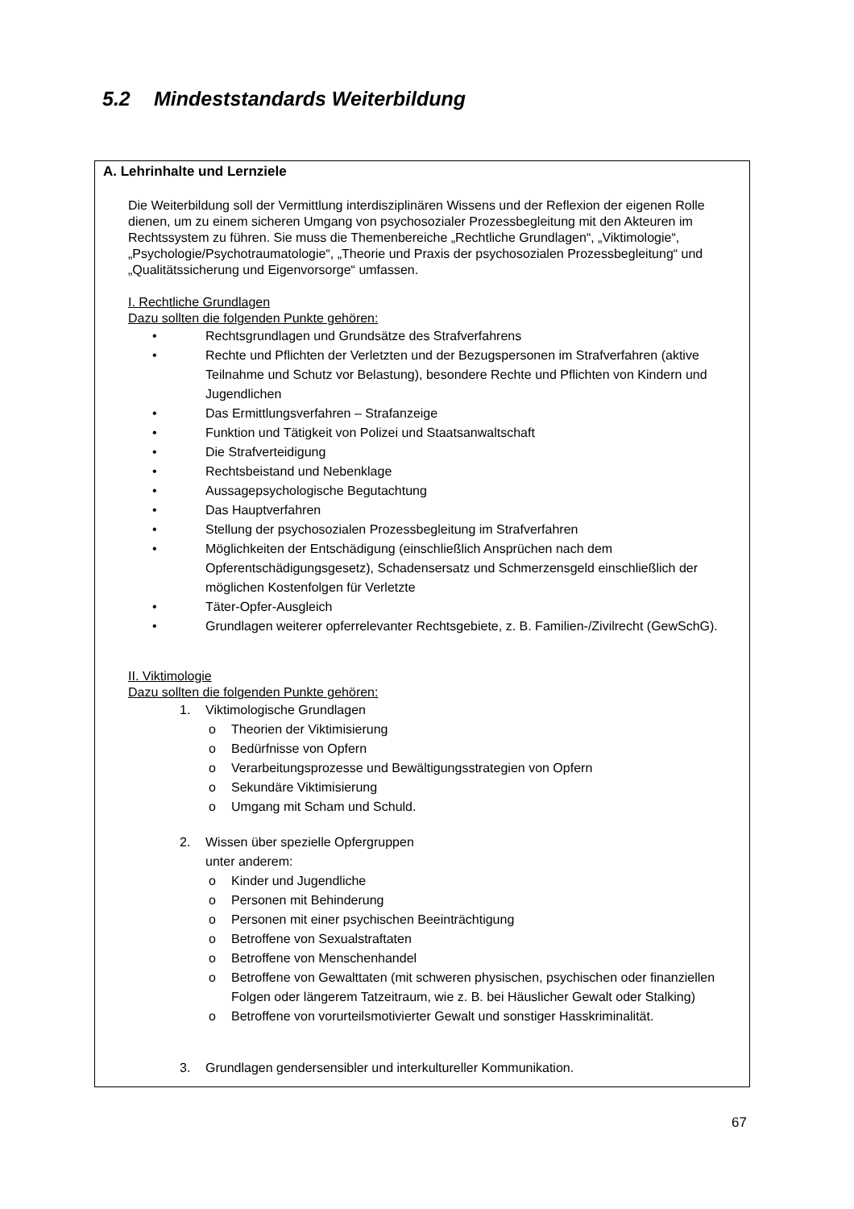5.2 Mindeststandards Weiterbildung
A. Lehrinhalte und Lernziele
Die Weiterbildung soll der Vermittlung interdisziplinären Wissens und der Reflexion der eigenen Rolle dienen, um zu einem sicheren Umgang von psychosozialer Prozessbegleitung mit den Akteuren im Rechtssystem zu führen. Sie muss die Themenbereiche „Rechtliche Grundlagen“, „Viktimologie“, „Psychologie/Psychotraumatologie“, „Theorie und Praxis der psychosozialen Prozessbegleitung“ und „Qualitätssicherung und Eigenvorsorge“ umfassen.
I. Rechtliche Grundlagen
Dazu sollten die folgenden Punkte gehören:
• Rechtsgrundlagen und Grundsätze des Strafverfahrens
• Rechte und Pflichten der Verletzten und der Bezugspersonen im Strafverfahren (aktive Teilnahme und Schutz vor Belastung), besondere Rechte und Pflichten von Kindern und Jugendlichen
• Das Ermittlungsverfahren – Strafanzeige
• Funktion und Tätigkeit von Polizei und Staatsanwaltschaft
• Die Strafverteidigung
• Rechtsbeistand und Nebenklage
• Aussagepsychologische Begutachtung
• Das Hauptverfahren
• Stellung der psychosozialen Prozessbegleitung im Strafverfahren
• Möglichkeiten der Entschädigung (einschließlich Ansprüchen nach dem Opferentschädigungsgesetz), Schadensersatz und Schmerzensgeld einschließlich der möglichen Kostenfolgen für Verletzte
• Täter-Opfer-Ausgleich
• Grundlagen weiterer opferrelevanter Rechtsgebiete, z. B. Familien-/Zivilrecht (GewSchG).
II. Viktimologie
Dazu sollten die folgenden Punkte gehören:
1. Viktimologische Grundlagen
o Theorien der Viktimisierung
o Bedürfnisse von Opfern
o Verarbeitungsprozesse und Bewältigungsstrategien von Opfern
o Sekundäre Viktimisierung
o Umgang mit Scham und Schuld.
2. Wissen über spezielle Opfergruppen
unter anderem:
o Kinder und Jugendliche
o Personen mit Behinderung
o Personen mit einer psychischen Beeinträchtigung
o Betroffene von Sexualstraftaten
o Betroffene von Menschenhandel
o Betroffene von Gewalttaten (mit schweren physischen, psychischen oder finanziellen Folgen oder längerem Tatzeitraum, wie z. B. bei Häuslicher Gewalt oder Stalking)
o Betroffene von vorurteilsmotivierter Gewalt und sonstiger Hasskriminalität.
3. Grundlagen gendersensibler und interkultureller Kommunikation.
67